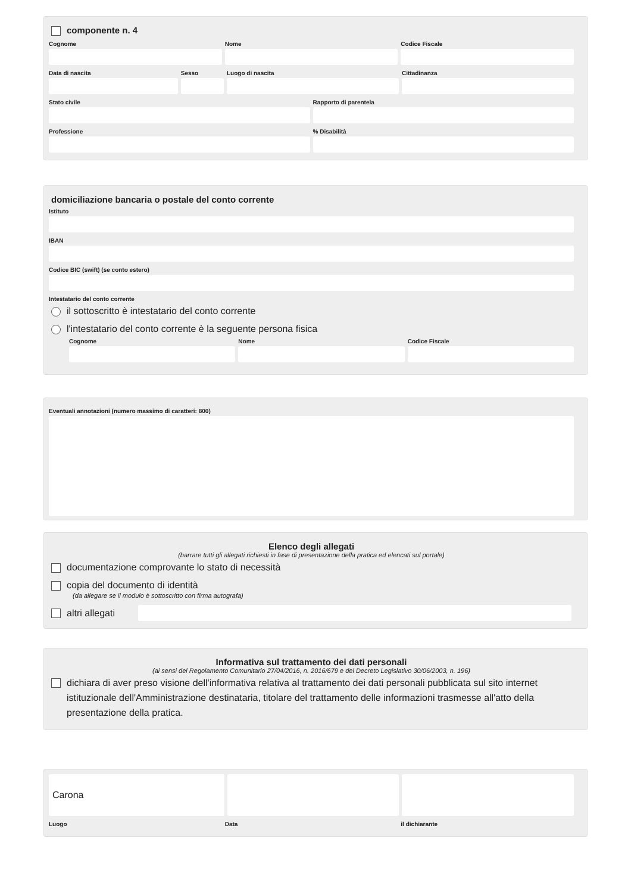componente n. 4
Cognome Nome Codice Fiscale
Data di nascita Sesso Luogo di nascita Cittadinanza
Stato civile Rapporto di parentela
Professione % Disabilità
domiciliazione bancaria o postale del conto corrente
Istituto
IBAN
Codice BIC (swift) (se conto estero)
Intestatario del conto corrente
il sottoscritto è intestatario del conto corrente
l'intestatario del conto corrente è la seguente persona fisica
Cognome Nome Codice Fiscale
Eventuali annotazioni (numero massimo di caratteri: 800)
Elenco degli allegati
(barrare tutti gli allegati richiesti in fase di presentazione della pratica ed elencati sul portale)
documentazione comprovante lo stato di necessità
copia del documento di identità
(da allegare se il modulo è sottoscritto con firma autografa)
altri allegati
Informativa sul trattamento dei dati personali
(ai sensi del Regolamento Comunitario 27/04/2016, n. 2016/679 e del Decreto Legislativo 30/06/2003, n. 196)
dichiara di aver preso visione dell'informativa relativa al trattamento dei dati personali pubblicata sul sito internet istituzionale dell'Amministrazione destinataria, titolare del trattamento delle informazioni trasmesse all'atto della presentazione della pratica.
Carona
Luogo Data il dichiarante